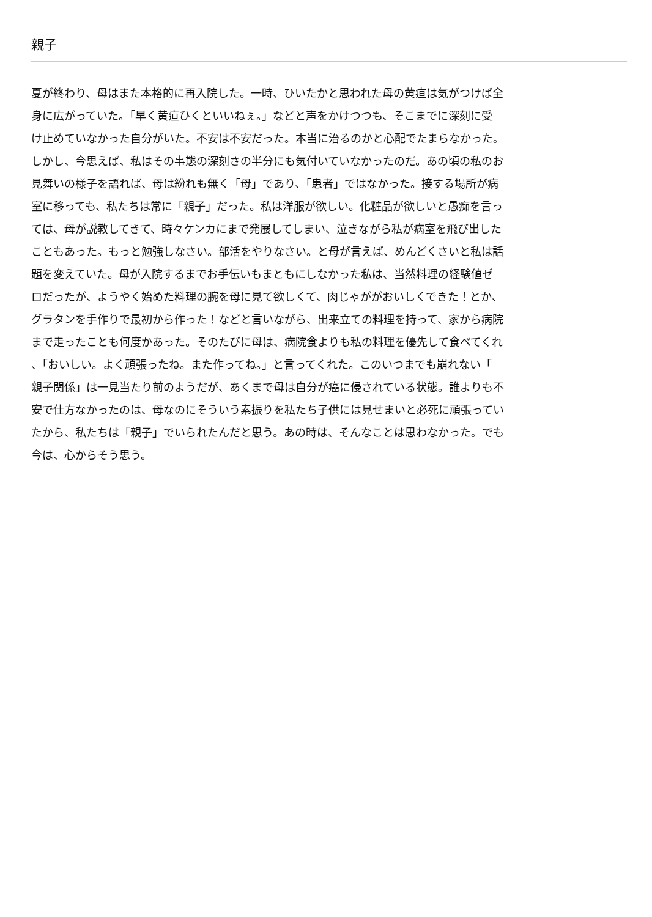親子
夏が終わり、母はまた本格的に再入院した。一時、ひいたかと思われた母の黄疸は気がつけば全
身に広がっていた。「早く黄疸ひくといいねぇ。」などと声をかけつつも、そこまでに深刻に受
け止めていなかった自分がいた。不安は不安だった。本当に治るのかと心配でたまらなかった。
しかし、今思えば、私はその事態の深刻さの半分にも気付いていなかったのだ。あの頃の私のお
見舞いの様子を語れば、母は紛れも無く「母」であり、「患者」ではなかった。接する場所が病
室に移っても、私たちは常に「親子」だった。私は洋服が欲しい。化粧品が欲しいと愚痴を言っ
ては、母が説教してきて、時々ケンカにまで発展してしまい、泣きながら私が病室を飛び出した
こともあった。もっと勉強しなさい。部活をやりなさい。と母が言えば、めんどくさいと私は話
題を変えていた。母が入院するまでお手伝いもまともにしなかった私は、当然料理の経験値ゼ
ロだったが、ようやく始めた料理の腕を母に見て欲しくて、肉じゃががおいしくできた！とか、
グラタンを手作りで最初から作った！などと言いながら、出来立ての料理を持って、家から病院
まで走ったことも何度かあった。そのたびに母は、病院食よりも私の料理を優先して食べてくれ
、「おいしい。よく頑張ったね。また作ってね。」と言ってくれた。このいつまでも崩れない「
親子関係」は一見当たり前のようだが、あくまで母は自分が癌に侵されている状態。誰よりも不
安で仕方なかったのは、母なのにそういう素振りを私たち子供には見せまいと必死に頑張ってい
たから、私たちは「親子」でいられたんだと思う。あの時は、そんなことは思わなかった。でも
今は、心からそう思う。